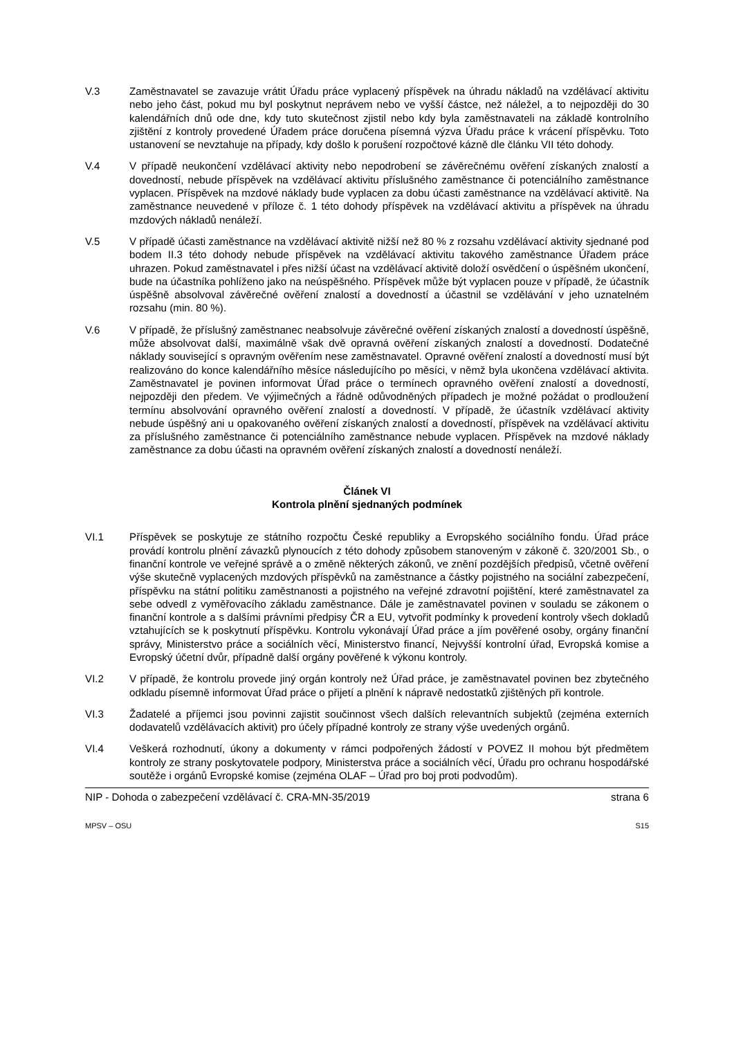V.3 Zaměstnavatel se zavazuje vrátit Úřadu práce vyplacený příspěvek na úhradu nákladů na vzdělávací aktivitu nebo jeho část, pokud mu byl poskytnut neprávem nebo ve vyšší částce, než náležel, a to nejpozději do 30 kalendářních dnů ode dne, kdy tuto skutečnost zjistil nebo kdy byla zaměstnavateli na základě kontrolního zjištění z kontroly provedené Úřadem práce doručena písemná výzva Úřadu práce k vrácení příspěvku. Toto ustanovení se nevztahuje na případy, kdy došlo k porušení rozpočtové kázně dle článku VII této dohody.
V.4 V případě neukončení vzdělávací aktivity nebo nepodrobení se závěrečnému ověření získaných znalostí a dovedností, nebude příspěvek na vzdělávací aktivitu příslušného zaměstnance či potenciálního zaměstnance vyplacen. Příspěvek na mzdové náklady bude vyplacen za dobu účasti zaměstnance na vzdělávací aktivitě. Na zaměstnance neuvedené v příloze č. 1 této dohody příspěvek na vzdělávací aktivitu a příspěvek na úhradu mzdových nákladů nenáleží.
V.5 V případě účasti zaměstnance na vzdělávací aktivitě nižší než 80 % z rozsahu vzdělávací aktivity sjednané pod bodem II.3 této dohody nebude příspěvek na vzdělávací aktivitu takového zaměstnance Úřadem práce uhrazen. Pokud zaměstnavatel i přes nižší účast na vzdělávací aktivitě doloží osvědčení o úspěšném ukončení, bude na účastníka pohlíženo jako na neúspěšného. Příspěvek může být vyplacen pouze v případě, že účastník úspěšně absolvoval závěrečné ověření znalostí a dovedností a účastnil se vzdělávání v jeho uznatelném rozsahu (min. 80 %).
V.6 V případě, že příslušný zaměstnanec neabsolvuje závěrečné ověření získaných znalostí a dovedností úspěšně, může absolvovat další, maximálně však dvě opravná ověření získaných znalostí a dovedností. Dodatečné náklady související s opravným ověřením nese zaměstnavatel. Opravné ověření znalostí a dovedností musí být realizováno do konce kalendářního měsíce následujícího po měsíci, v němž byla ukončena vzdělávací aktivita. Zaměstnavatel je povinen informovat Úřad práce o termínech opravného ověření znalostí a dovedností, nejpozději den předem. Ve výjimečných a řádně odůvodněných případech je možné požádat o prodloužení termínu absolvování opravného ověření znalostí a dovedností. V případě, že účastník vzdělávací aktivity nebude úspěšný ani u opakovaného ověření získaných znalostí a dovedností, příspěvek na vzdělávací aktivitu za příslušného zaměstnance či potenciálního zaměstnance nebude vyplacen. Příspěvek na mzdové náklady zaměstnance za dobu účasti na opravném ověření získaných znalostí a dovedností nenáleží.
Článek VI
Kontrola plnění sjednaných podmínek
VI.1 Příspěvek se poskytuje ze státního rozpočtu České republiky a Evropského sociálního fondu. Úřad práce provádí kontrolu plnění závazků plynoucích z této dohody způsobem stanoveným v zákoně č. 320/2001 Sb., o finanční kontrole ve veřejné správě a o změně některých zákonů, ve znění pozdějších předpisů, včetně ověření výše skutečně vyplacených mzdových příspěvků na zaměstnance a částky pojistného na sociální zabezpečení, příspěvku na státní politiku zaměstnanosti a pojistného na veřejné zdravotní pojištění, které zaměstnavatel za sebe odvedl z vyměřovacího základu zaměstnance. Dále je zaměstnavatel povinen v souladu se zákonem o finanční kontrole a s dalšími právními předpisy ČR a EU, vytvořit podmínky k provedení kontroly všech dokladů vztahujících se k poskytnutí příspěvku. Kontrolu vykonávají Úřad práce a jím pověřené osoby, orgány finanční správy, Ministerstvo práce a sociálních věcí, Ministerstvo financí, Nejvyšší kontrolní úřad, Evropská komise a Evropský účetní dvůr, případně další orgány pověřené k výkonu kontroly.
VI.2 V případě, že kontrolu provede jiný orgán kontroly než Úřad práce, je zaměstnavatel povinen bez zbytečného odkladu písemně informovat Úřad práce o přijetí a plnění k nápravě nedostatků zjištěných při kontrole.
VI.3 Žadatelé a příjemci jsou povinni zajistit součinnost všech dalších relevantních subjektů (zejména externích dodavatelů vzdělávacích aktivit) pro účely případné kontroly ze strany výše uvedených orgánů.
VI.4 Veškerá rozhodnutí, úkony a dokumenty v rámci podpořených žádostí v POVEZ II mohou být předmětem kontroly ze strany poskytovatele podpory, Ministerstva práce a sociálních věcí, Úřadu pro ochranu hospodářské soutěže i orgánů Evropské komise (zejména OLAF – Úřad pro boj proti podvodům).
NIP - Dohoda o zabezpečení vzdělávací č. CRA-MN-35/2019 strana 6
MPSV – OSU S15